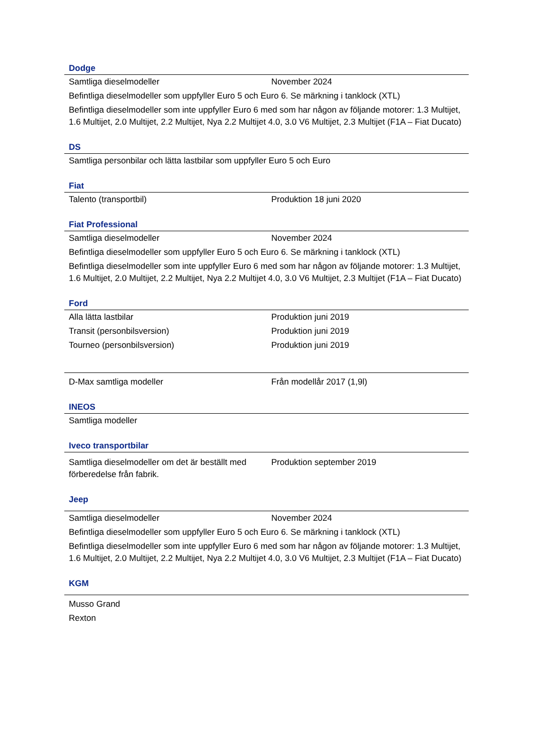Dodge
| Samtliga dieselmodeller | November 2024 |
| Befintliga dieselmodeller som uppfyller Euro 5 och Euro 6. Se märkning i tanklock (XTL) | |
| Befintliga dieselmodeller som inte uppfyller Euro 6 med som har någon av följande motorer: 1.3 Multijet, 1.6 Multijet, 2.0 Multijet, 2.2 Multijet, Nya 2.2 Multijet 4.0, 3.0 V6 Multijet, 2.3 Multijet (F1A – Fiat Ducato) | |
DS
| Samtliga personbilar och lätta lastbilar som uppfyller Euro 5 och Euro |
Fiat
| Talento (transportbil) | Produktion 18 juni 2020 |
Fiat Professional
| Samtliga dieselmodeller | November 2024 |
| Befintliga dieselmodeller som uppfyller Euro 5 och Euro 6. Se märkning i tanklock (XTL) | |
| Befintliga dieselmodeller som inte uppfyller Euro 6 med som har någon av följande motorer: 1.3 Multijet, 1.6 Multijet, 2.0 Multijet, 2.2 Multijet, Nya 2.2 Multijet 4.0, 3.0 V6 Multijet, 2.3 Multijet (F1A – Fiat Ducato) | |
Ford
| Alla lätta lastbilar | Produktion juni 2019 |
| Transit (personbilsversion) | Produktion juni 2019 |
| Tourneo (personbilsversion) | Produktion juni 2019 |
| D-Max samtliga modeller | Från modellår 2017 (1,9l) |
INEOS
| Samtliga modeller |
Iveco transportbilar
| Samtliga dieselmodeller om det är beställt med förberedelse från fabrik. | Produktion september 2019 |
Jeep
| Samtliga dieselmodeller | November 2024 |
| Befintliga dieselmodeller som uppfyller Euro 5 och Euro 6. Se märkning i tanklock (XTL) | |
| Befintliga dieselmodeller som inte uppfyller Euro 6 med som har någon av följande motorer: 1.3 Multijet, 1.6 Multijet, 2.0 Multijet, 2.2 Multijet, Nya 2.2 Multijet 4.0, 3.0 V6 Multijet, 2.3 Multijet (F1A – Fiat Ducato) | |
KGM
| Musso Grand |
| Rexton |